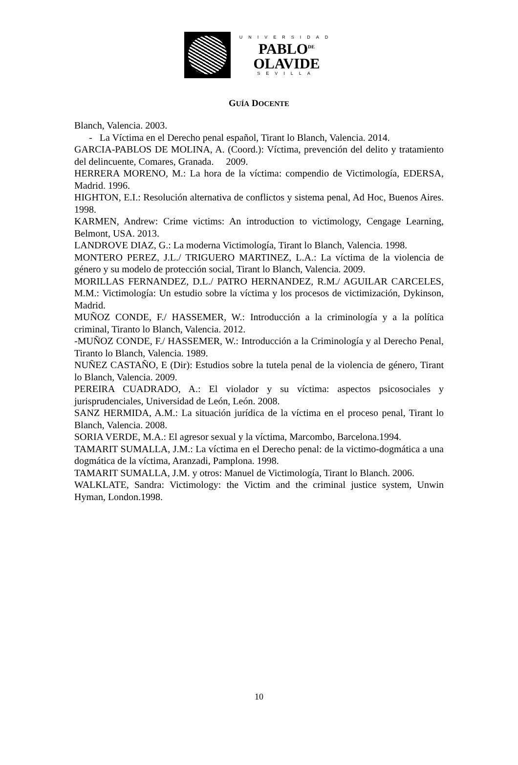UNIVERSIDAD
PABLO<sup>DE</sup>
OLAVIDE
SEVILLA
GUÍA DOCENTE
Blanch, Valencia. 2003.
- La Víctima en el Derecho penal español, Tirant lo Blanch, Valencia. 2014.
GARCIA-PABLOS DE MOLINA, A. (Coord.): Víctima, prevención del delito y tratamiento del delincuente, Comares, Granada. 2009.
HERRERA MORENO, M.: La hora de la víctima: compendio de Victimología, EDERSA, Madrid. 1996.
HIGHTON, E.I.: Resolución alternativa de conflictos y sistema penal, Ad Hoc, Buenos Aires. 1998.
KARMEN, Andrew: Crime victims: An introduction to victimology, Cengage Learning, Belmont, USA. 2013.
LANDROVE DIAZ, G.: La moderna Victimología, Tirant lo Blanch, Valencia. 1998.
MONTERO PEREZ, J.L./ TRIGUERO MARTINEZ, L.A.: La víctima de la violencia de género y su modelo de protección social, Tirant lo Blanch, Valencia. 2009.
MORILLAS FERNANDEZ, D.L./ PATRO HERNANDEZ, R.M./ AGUILAR CARCELES, M.M.: Victimología: Un estudio sobre la víctima y los procesos de victimización, Dykinson, Madrid.
MUÑOZ CONDE, F./ HASSEMER, W.: Introducción a la criminología y a la política criminal, Tiranto lo Blanch, Valencia. 2012.
-MUÑOZ CONDE, F./ HASSEMER, W.: Introducción a la Criminología y al Derecho Penal, Tiranto lo Blanch, Valencia. 1989.
NUÑEZ CASTAÑO, E (Dir): Estudios sobre la tutela penal de la violencia de género, Tirant lo Blanch, Valencia. 2009.
PEREIRA CUADRADO, A.: El violador y su víctima: aspectos psicosociales y jurisprudenciales, Universidad de León, León. 2008.
SANZ HERMIDA, A.M.: La situación jurídica de la víctima en el proceso penal, Tirant lo Blanch, Valencia. 2008.
SORIA VERDE, M.A.: El agresor sexual y la víctima, Marcombo, Barcelona.1994.
TAMARIT SUMALLA, J.M.: La víctima en el Derecho penal: de la victimo-dogmática a una dogmática de la víctima, Aranzadi, Pamplona. 1998.
TAMARIT SUMALLA, J.M. y otros: Manuel de Victimología, Tirant lo Blanch. 2006.
WALKLATE, Sandra: Victimology: the Victim and the criminal justice system, Unwin Hyman, London.1998.
10